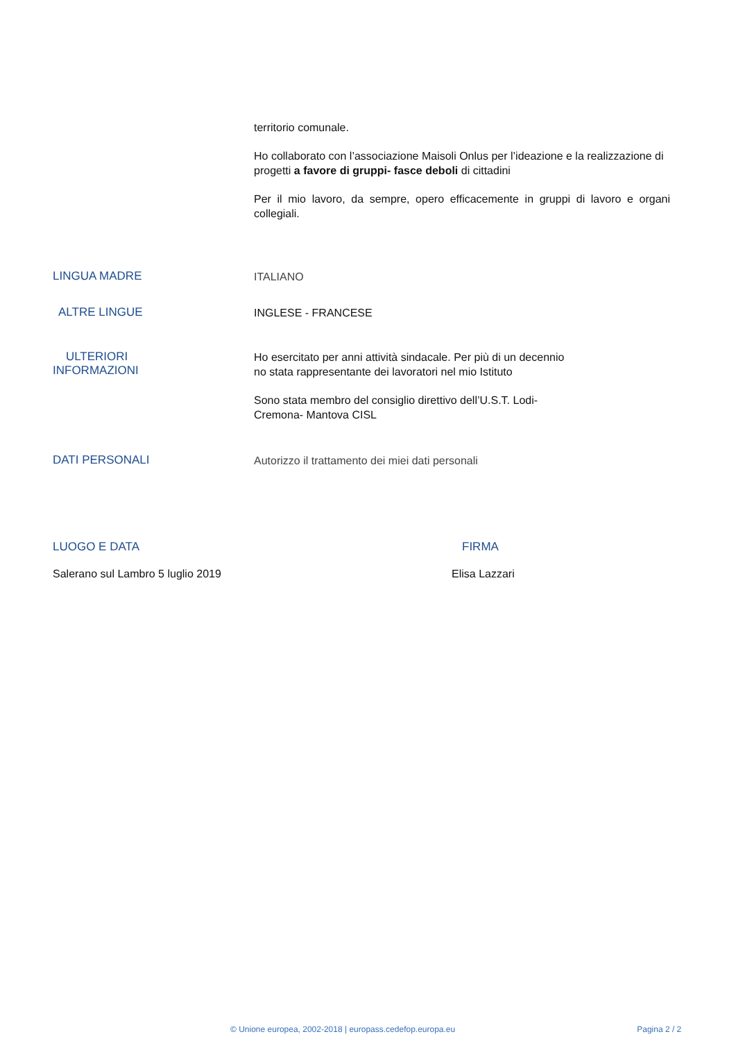territorio comunale.
Ho collaborato con l’associazione Maisoli Onlus per l’ideazione e la realizzazione di progetti a favore di gruppi- fasce deboli di cittadini
Per il mio lavoro, da sempre, opero efficacemente in gruppi di lavoro e organi collegiali.
LINGUA MADRE
ITALIANO
ALTRE LINGUE
INGLESE - FRANCESE
ULTERIORI
INFORMAZIONI
Ho esercitato per anni attività sindacale. Per più di un decennio
no stata rappresentante dei lavoratori nel mio Istituto
Sono stata membro del consiglio direttivo dell’U.S.T. Lodi-
Cremona- Mantova CISL
DATI PERSONALI
Autorizzo il trattamento dei miei dati personali
LUOGO E DATA FIRMA
Salerano sul Lambro 5 luglio 2019 Elisa Lazzari
© Unione europea, 2002-2018 | europass.cedefop.europa.eu Pagina 2 / 2